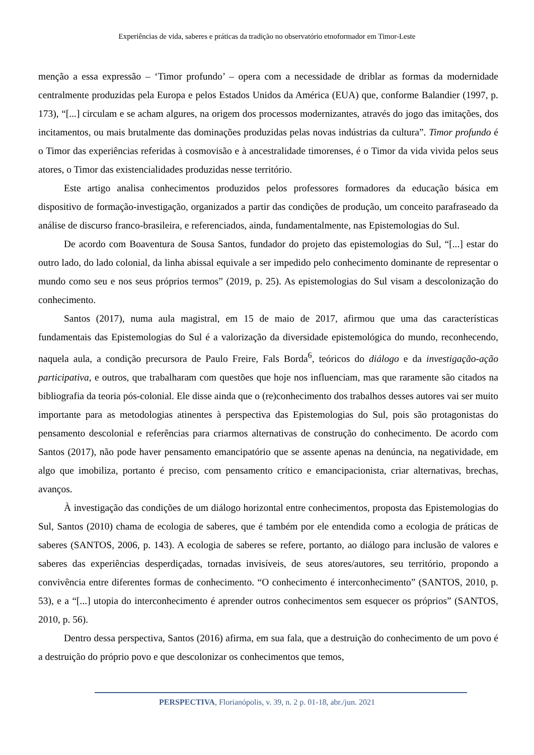Experiências de vida, saberes e práticas da tradição no observatório etnoformador em Timor-Leste
menção a essa expressão – ‘Timor profundo’ – opera com a necessidade de driblar as formas da modernidade centralmente produzidas pela Europa e pelos Estados Unidos da América (EUA) que, conforme Balandier (1997, p. 173), “[...] circulam e se acham algures, na origem dos processos modernizantes, através do jogo das imitações, dos incitamentos, ou mais brutalmente das dominações produzidas pelas novas indústrias da cultura”. Timor profundo é o Timor das experiências referidas à cosmovisão e à ancestralidade timorenses, é o Timor da vida vivida pelos seus atores, o Timor das existencialidades produzidas nesse território.
Este artigo analisa conhecimentos produzidos pelos professores formadores da educação básica em dispositivo de formação-investigação, organizados a partir das condições de produção, um conceito parafraseado da análise de discurso franco-brasileira, e referenciados, ainda, fundamentalmente, nas Epistemologias do Sul.
De acordo com Boaventura de Sousa Santos, fundador do projeto das epistemologias do Sul, “[...] estar do outro lado, do lado colonial, da linha abissal equivale a ser impedido pelo conhecimento dominante de representar o mundo como seu e nos seus próprios termos” (2019, p. 25). As epistemologias do Sul visam a descolonização do conhecimento.
Santos (2017), numa aula magistral, em 15 de maio de 2017, afirmou que uma das características fundamentais das Epistemologias do Sul é a valorização da diversidade epistemológica do mundo, reconhecendo, naquela aula, a condição precursora de Paulo Freire, Fals Borda<sup>6</sup>, teóricos do diálogo e da investigação-ação participativa, e outros, que trabalharam com questões que hoje nos influenciam, mas que raramente são citados na bibliografia da teoria pós-colonial. Ele disse ainda que o (re)conhecimento dos trabalhos desses autores vai ser muito importante para as metodologias atinentes à perspectiva das Epistemologias do Sul, pois são protagonistas do pensamento descolonial e referências para criarmos alternativas de construção do conhecimento. De acordo com Santos (2017), não pode haver pensamento emancipatório que se assente apenas na denúncia, na negatividade, em algo que imobiliza, portanto é preciso, com pensamento crítico e emancipacionista, criar alternativas, brechas, avanços.
À investigação das condições de um diálogo horizontal entre conhecimentos, proposta das Epistemologias do Sul, Santos (2010) chama de ecologia de saberes, que é também por ele entendida como a ecologia de práticas de saberes (SANTOS, 2006, p. 143). A ecologia de saberes se refere, portanto, ao diálogo para inclusão de valores e saberes das experiências desperdiçadas, tornadas invisíveis, de seus atores/autores, seu território, propondo a convivência entre diferentes formas de conhecimento. “O conhecimento é interconhecimento” (SANTOS, 2010, p. 53), e a “[...] utopia do interconhecimento é aprender outros conhecimentos sem esquecer os próprios” (SANTOS, 2010, p. 56).
Dentro dessa perspectiva, Santos (2016) afirma, em sua fala, que a destruição do conhecimento de um povo é a destruição do próprio povo e que descolonizar os conhecimentos que temos,
PERSPECTIVA, Florianópolis, v. 39, n. 2 p. 01-18, abr./jun. 2021